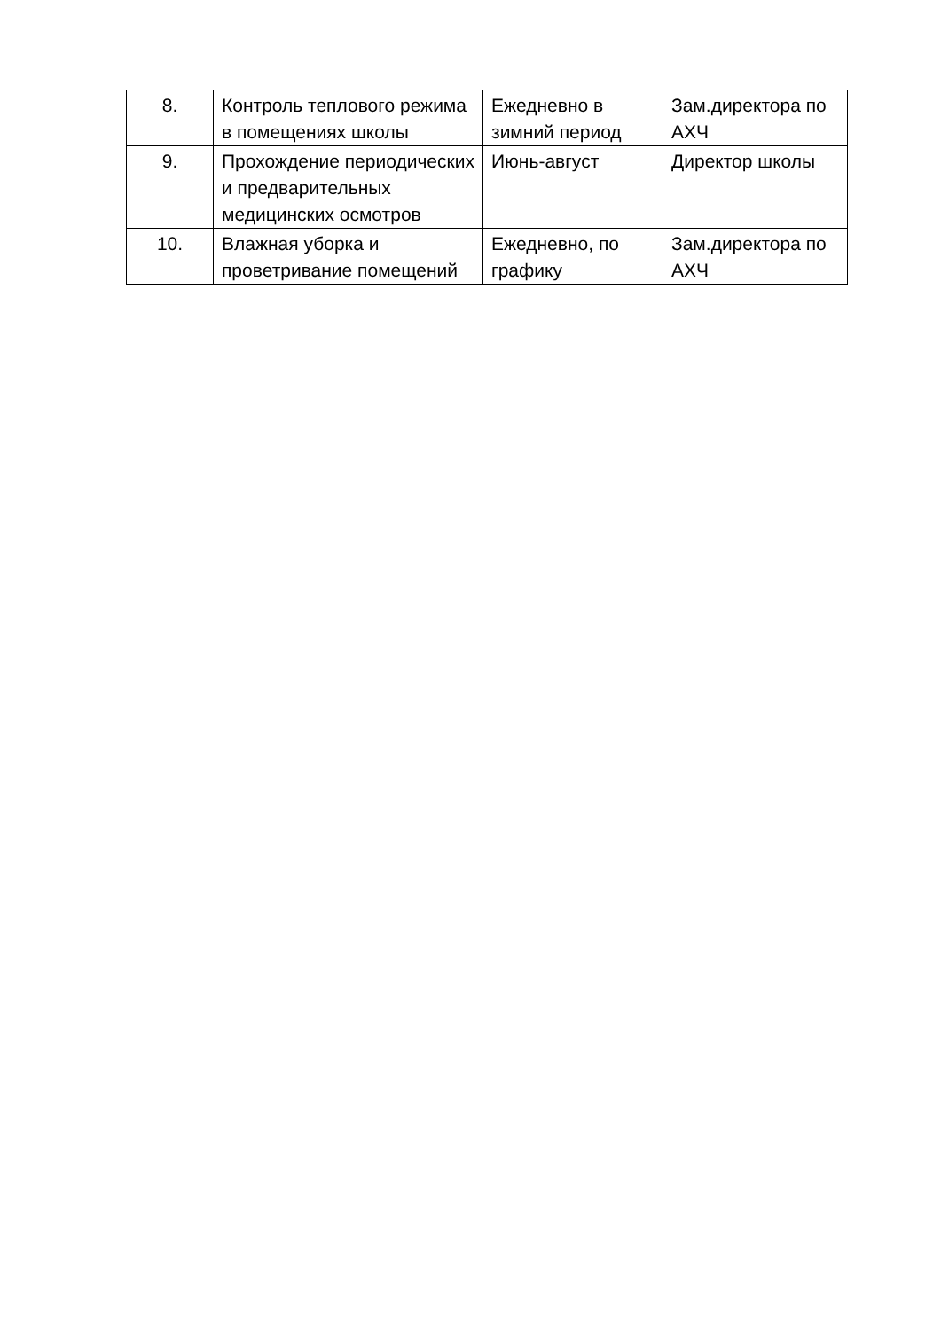| 8. | Контроль теплового режима в помещениях школы | Ежедневно в зимний период | Зам.директора по АХЧ |
| 9. | Прохождение периодических и предварительных медицинских осмотров | Июнь-август | Директор школы |
| 10. | Влажная уборка и проветривание помещений | Ежедневно, по графику | Зам.директора по АХЧ |